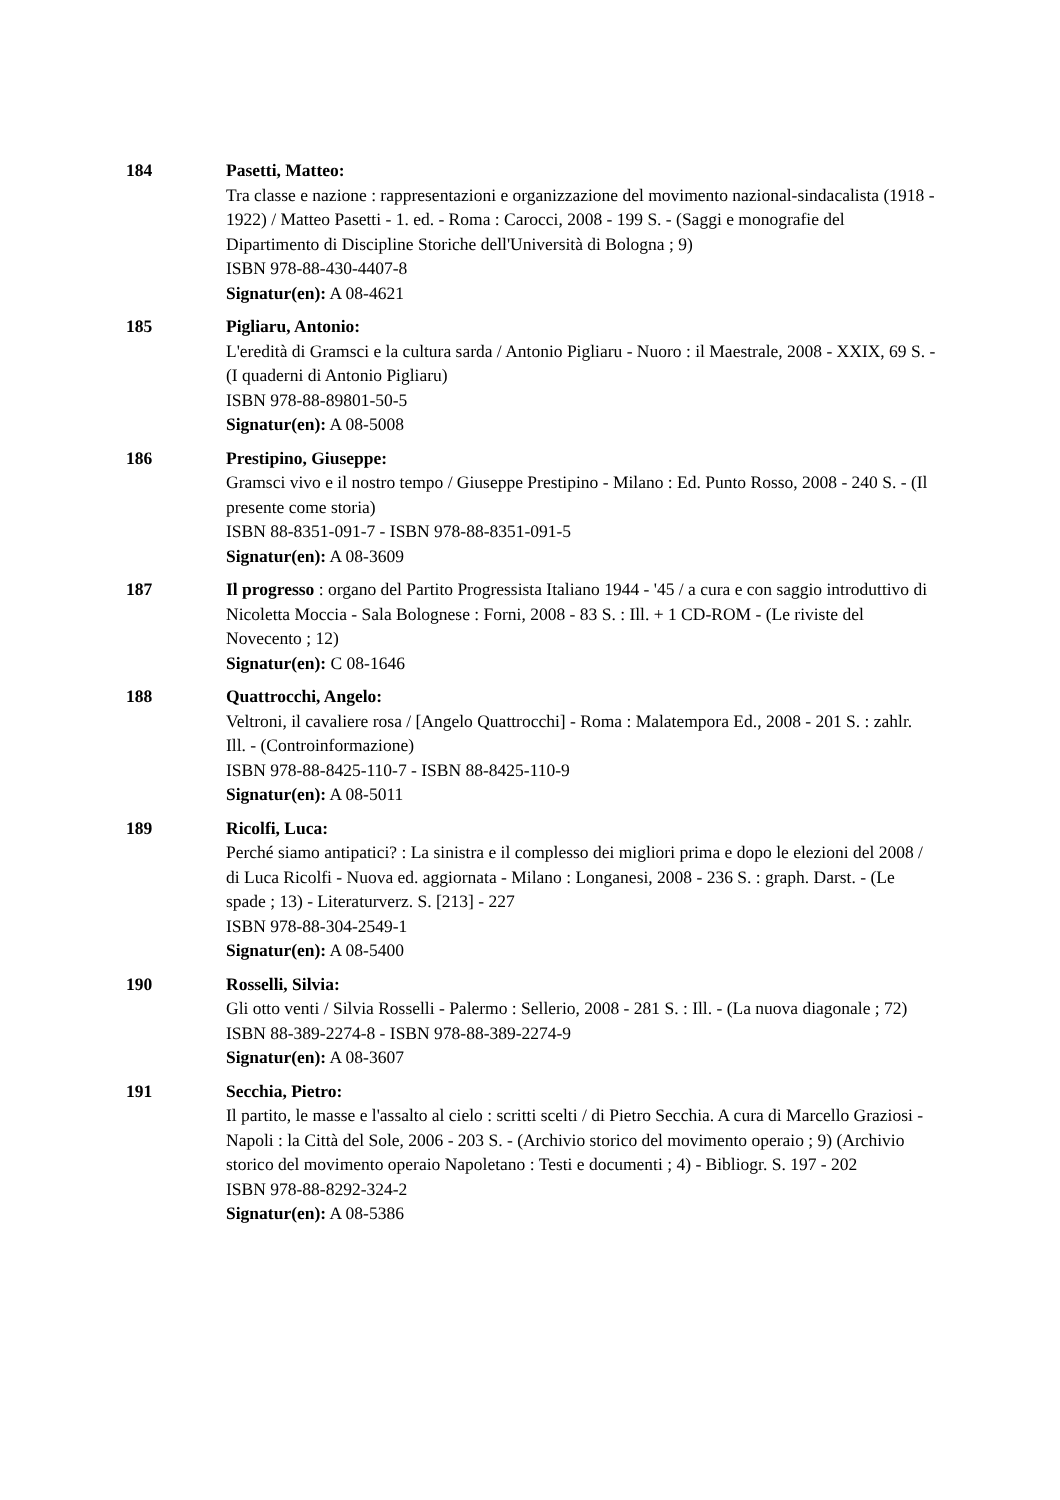184 Pasetti, Matteo:
Tra classe e nazione : rappresentazioni e organizzazione del movimento nazional-sindacalista (1918 - 1922) / Matteo Pasetti - 1. ed. - Roma : Carocci, 2008 - 199 S. - (Saggi e monografie del Dipartimento di Discipline Storiche dell'Università di Bologna ; 9)
ISBN 978-88-430-4407-8
Signatur(en): A 08-4621
185 Pigliaru, Antonio:
L'eredità di Gramsci e la cultura sarda / Antonio Pigliaru - Nuoro : il Maestrale, 2008 - XXIX, 69 S. - (I quaderni di Antonio Pigliaru)
ISBN 978-88-89801-50-5
Signatur(en): A 08-5008
186 Prestipino, Giuseppe:
Gramsci vivo e il nostro tempo / Giuseppe Prestipino - Milano : Ed. Punto Rosso, 2008 - 240 S. - (Il presente come storia)
ISBN 88-8351-091-7 - ISBN 978-88-8351-091-5
Signatur(en): A 08-3609
187 Il progresso : organo del Partito Progressista Italiano 1944 - '45 / a cura e con saggio introduttivo di Nicoletta Moccia - Sala Bolognese : Forni, 2008 - 83 S. : Ill. + 1 CD-ROM - (Le riviste del Novecento ; 12)
Signatur(en): C 08-1646
188 Quattrocchi, Angelo:
Veltroni, il cavaliere rosa / [Angelo Quattrocchi] - Roma : Malatempora Ed., 2008 - 201 S. : zahlr. Ill. - (Controinformazione)
ISBN 978-88-8425-110-7 - ISBN 88-8425-110-9
Signatur(en): A 08-5011
189 Ricolfi, Luca:
Perché siamo antipatici? : La sinistra e il complesso dei migliori prima e dopo le elezioni del 2008 / di Luca Ricolfi - Nuova ed. aggiornata - Milano : Longanesi, 2008 - 236 S. : graph. Darst. - (Le spade ; 13) - Literaturverz. S. [213] - 227
ISBN 978-88-304-2549-1
Signatur(en): A 08-5400
190 Rosselli, Silvia:
Gli otto venti / Silvia Rosselli - Palermo : Sellerio, 2008 - 281 S. : Ill. - (La nuova diagonale ; 72)
ISBN 88-389-2274-8 - ISBN 978-88-389-2274-9
Signatur(en): A 08-3607
191 Secchia, Pietro:
Il partito, le masse e l'assalto al cielo : scritti scelti / di Pietro Secchia. A cura di Marcello Graziosi - Napoli : la Città del Sole, 2006 - 203 S. - (Archivio storico del movimento operaio ; 9) (Archivio storico del movimento operaio Napoletano : Testi e documenti ; 4) - Bibliogr. S. 197 - 202
ISBN 978-88-8292-324-2
Signatur(en): A 08-5386